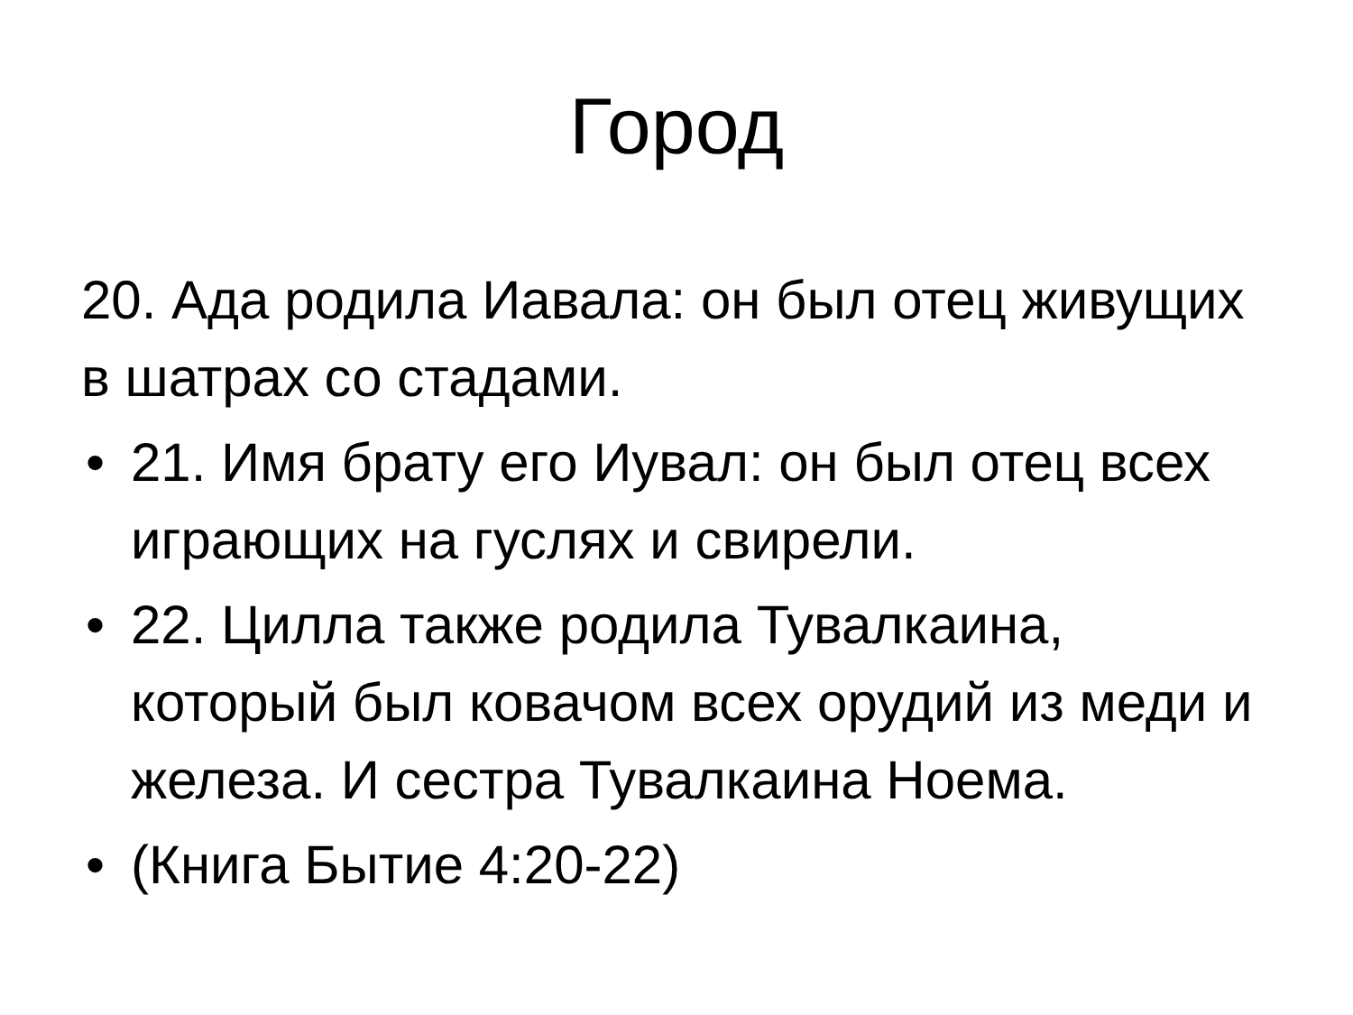Город
20. Ада родила Иавала: он был отец живущих в шатрах со стадами.
• 21. Имя брату его Иувал: он был отец всех играющих на гуслях и свирели.
• 22. Цилла также родила Тувалкаина, который был ковачом всех орудий из меди и железа. И сестра Тувалкаина Ноема.
• (Книга Бытие 4:20-22)